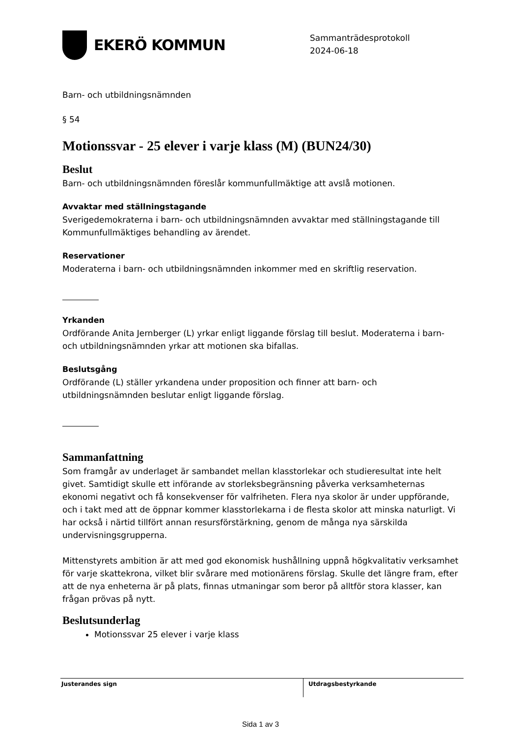EKERÖ KOMMUN
Sammanträdesprotokoll
2024-06-18
Barn- och utbildningsnämnden
§ 54
Motionssvar - 25 elever i varje klass (M) (BUN24/30)
Beslut
Barn- och utbildningsnämnden föreslår kommunfullmäktige att avslå motionen.
Avvaktar med ställningstagande
Sverigedemokraterna i barn- och utbildningsnämnden avvaktar med ställningstagande till Kommunfullmäktiges behandling av ärendet.
Reservationer
Moderaterna i barn- och utbildningsnämnden inkommer med en skriftlig reservation.
Yrkanden
Ordförande Anita Jernberger (L) yrkar enligt liggande förslag till beslut. Moderaterna i barn- och utbildningsnämnden yrkar att motionen ska bifallas.
Beslutsgång
Ordförande (L) ställer yrkandena under proposition och finner att barn- och utbildningsnämnden beslutar enligt liggande förslag.
Sammanfattning
Som framgår av underlaget är sambandet mellan klasstorlekar och studieresultat inte helt givet. Samtidigt skulle ett införande av storleksbegränsning påverka verksamheternas ekonomi negativt och få konsekvenser för valfriheten. Flera nya skolor är under uppförande, och i takt med att de öppnar kommer klasstorlekarna i de flesta skolor att minska naturligt. Vi har också i närtid tillfört annan resursförstärkning, genom de många nya särskilda undervisningsgrupperna.
Mittenstyrets ambition är att med god ekonomisk hushållning uppnå högkvalitativ verksamhet för varje skattekrona, vilket blir svårare med motionärens förslag. Skulle det längre fram, efter att de nya enheterna är på plats, finnas utmaningar som beror på alltför stora klasser, kan frågan prövas på nytt.
Beslutsunderlag
Motionssvar 25 elever i varje klass
Justerandes sign Utdragsbestyrkande
Sida 1 av 3